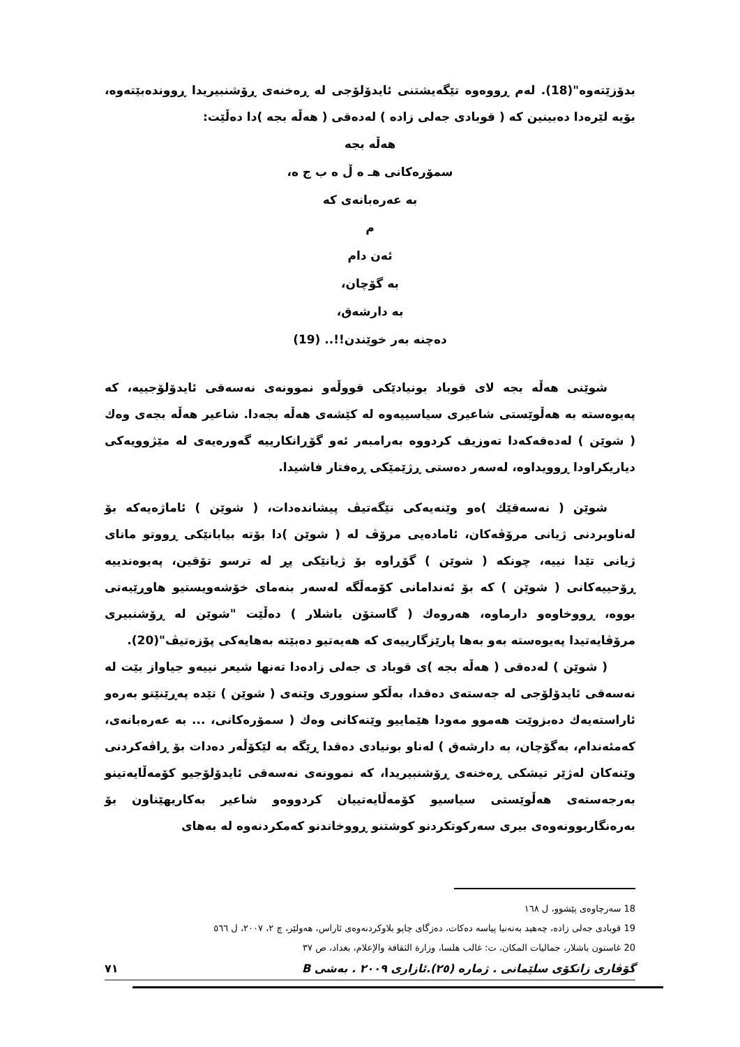بدۆزێتەوە"(18). لەم ڕووەوە تێگەیشتنی ئایدۆلۆجی لە ڕەخنەی ڕۆشنبیریدا ڕووندەبێتەوە، بۆیە لێرەدا دەبینین کە ( قوبادی جەلی زادە ) لەدەقی ( هەڵە بجە )دا دەڵێت:
هەڵە بجە
سمۆرەکانی هـ ە ڵ ە ب ج ە،
بە عەرەبانەی کە
م
ئەن دام
بە گۆچان،
بە دارشەق،
دەچنە بەر خوێندن!!.. (19)
شوێنی هەڵە بجە لای قوباد بونیادێکی قووڵەو نموونەی نەسەقی ئایدۆلۆجییە، کە پەیوەستە بە هەڵوێستی شاعیری سیاسییەوە لە کێشەی هەڵە بجەدا. شاعیر هەڵە بجەی وەك ( شوێن ) لەدەقەکەدا تەوزیف کردووە بەرامبەر ئەو گۆڕانکارییە گەورەیەی لە مێژوویەکی دیاریکراودا ڕوویداوە، لەسەر دەستی ڕژێمێکی ڕەفتار فاشیدا.
شوێن ( نەسەقێك )ەو وێنەیەکی نێگەتیڤ پیشاندەدات، ( شوێن ) ئاماژەیەکە بۆ لەناوبردنی ژیانی مرۆڤەکان، ئامادەیی مرۆڤ لە ( شوێن )دا بۆتە بیابانێکی ڕووتو مانای ژیانی تێدا نییە، چونکە ( شوێن ) گۆڕاوە بۆ ژیانێکی پڕ لە ترسو تۆقین، پەیوەندییە ڕۆحییەکانی ( شوێن ) کە بۆ ئەندامانی کۆمەڵگە لەسەر بنەمای خۆشەویستیو هاوڕێیەتی بووە، ڕووخاوەو دارماوە، هەروەك ( گاستۆن باشلار ) دەڵێت "شوێن لە ڕۆشنبیری مرۆڤایەتیدا پەیوەستە بەو بەها پارێزگارییەی کە هەیەتیو دەبێتە بەهایەکی پۆزەتیڤ"(20).
( شوێن ) لەدەقی ( هەڵە بجە )ی قوباد ی جەلی زادەدا تەنها شیعر نییەو جیاواز بێت لە نەسەقی ئایدۆلۆجی لە جەستەی دەقدا، بەڵکو سنووری وێنەی ( شوێن ) تێدە پەڕێنێتو بەرەو ئاراستەیەك دەبزوێت هەموو مەودا هێماییو وێنەکانی وەك ( سمۆرەکانی، ... بە عەرەبانەی، کەمئەندام، بەگۆچان، بە دارشەق ) لەناو بونیادی دەقدا ڕێگە بە لێکۆڵەر دەدات بۆ ڕاڤەکردنی وێنەکان لەژێر تیشکی ڕەخنەی ڕۆشنبیریدا، کە نموونەی نەسەقی ئایدۆلۆجیو کۆمەڵایەتینو بەرجەستەی هەڵوێستی سیاسیو کۆمەڵایەتییان کردووەو شاعیر بەکاریهێناون بۆ بەرەنگاربوونەوەی بیری سەرکوتکردنو کوشتنو ڕووخاندنو کەمکردنەوە لە بەهای
18 سەرچاوەی پێشوو، ل ١٦٨
19 قوبادی جەلی زادە، چەهید بەتەنیا پیاسە دەکات، دەزگای چاپو بلاوکردنەوەی ئاراس، هەولێر، چ ٢، ٢٠٠٧، ل ٥٦٦
20 غاستون باشلار، جماليات المكان، ت: غالب هلسا، وزارة الثقافة والإعلام، بغداد، ص ٣٧
گۆڤاری زانکۆی سلێمانی . ژمارە (٢٥).ئازاری ٢٠٠٩ . بەشی B ٧١